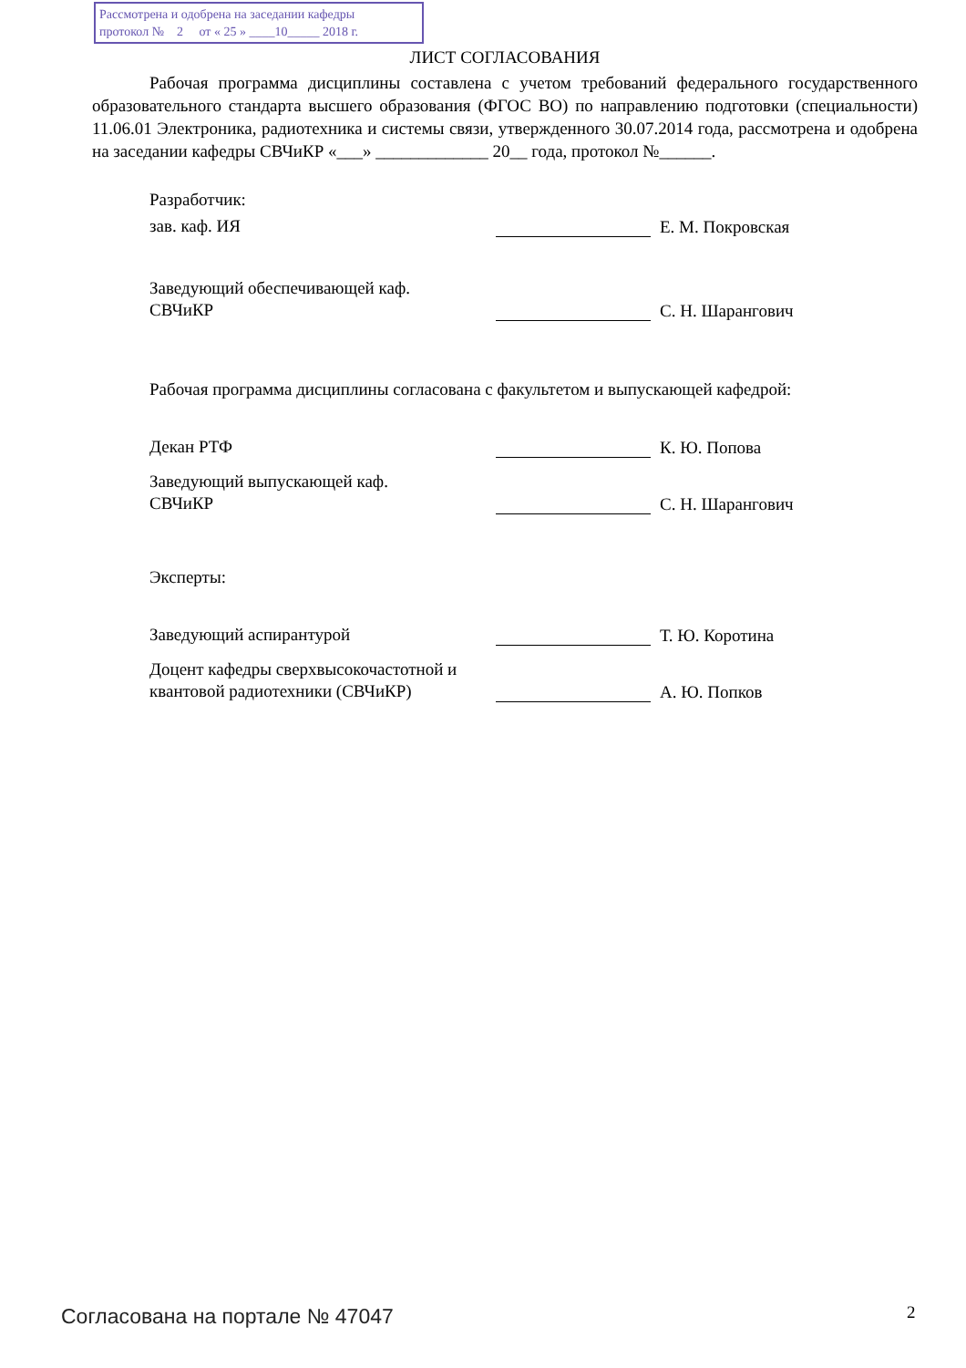Рассмотрена и одобрена на заседании кафедры
протокол № 2 от « 25 » ____10_____ 2018 г.
ЛИСТ СОГЛАСОВАНИЯ
Рабочая программа дисциплины составлена с учетом требований федерального государственного образовательного стандарта высшего образования (ФГОС ВО) по направлению подготовки (специальности) 11.06.01 Электроника, радиотехника и системы связи, утвержденного 30.07.2014 года, рассмотрена и одобрена на заседании кафедры СВЧиКР «___» _____________ 20__ года, протокол №______.
Разработчик:
зав. каф. ИЯ
Е. М. Покровская
Заведующий обеспечивающей каф.
СВЧиКР
С. Н. Шарангович
Рабочая программа дисциплины согласована с факультетом и выпускающей кафедрой:
Декан РТФ
К. Ю. Попова
Заведующий выпускающей каф.
СВЧиКР
С. Н. Шарангович
Эксперты:
Заведующий аспирантурой
Т. Ю. Коротина
Доцент кафедры сверхвысокочастотной и квантовой радиотехники (СВЧиКР)
А. Ю. Попков
Согласована на портале № 47047 2